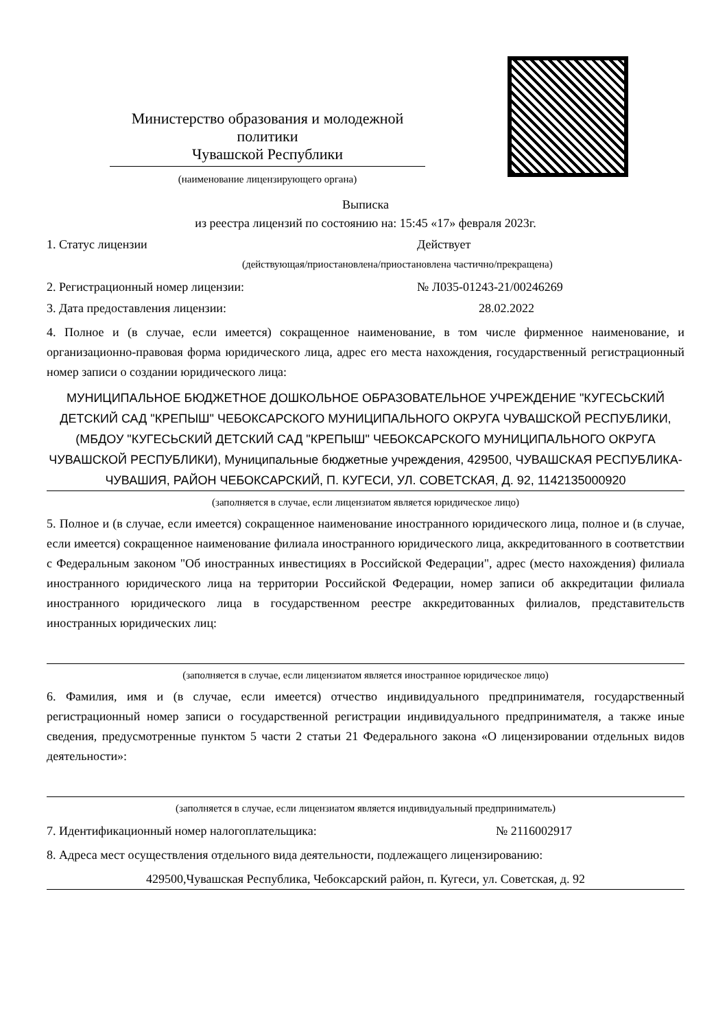Министерство образования и молодежной политики
Чувашской Республики
(наименование лицензирующего органа)
Выписка
из реестра лицензий по состоянию на: 15:45 «17» февраля 2023г.
1. Статус лицензии Действует
(действующая/приостановлена/приостановлена частично/прекращена)
2. Регистрационный номер лицензии: № Л035-01243-21/00246269
3. Дата предоставления лицензии: 28.02.2022
4. Полное и (в случае, если имеется) сокращенное наименование, в том числе фирменное наименование, и организационно-правовая форма юридического лица, адрес его места нахождения, государственный регистрационный номер записи о создании юридического лица:
МУНИЦИПАЛЬНОЕ БЮДЖЕТНОЕ ДОШКОЛЬНОЕ ОБРАЗОВАТЕЛЬНОЕ УЧРЕЖДЕНИЕ "КУГЕСЬСКИЙ ДЕТСКИЙ САД "КРЕПЫШ" ЧЕБОКСАРСКОГО МУНИЦИПАЛЬНОГО ОКРУГА ЧУВАШСКОЙ РЕСПУБЛИКИ, (МБДОУ "КУГЕСЬСКИЙ ДЕТСКИЙ САД "КРЕПЫШ" ЧЕБОКСАРСКОГО МУНИЦИПАЛЬНОГО ОКРУГА ЧУВАШСКОЙ РЕСПУБЛИКИ), Муниципальные бюджетные учреждения, 429500, ЧУВАШСКАЯ РЕСПУБЛИКА-ЧУВАШИЯ, РАЙОН ЧЕБОКСАРСКИЙ, П. КУГЕСИ, УЛ. СОВЕТСКАЯ, Д. 92, 1142135000920
(заполняется в случае, если лицензиатом является юридическое лицо)
5. Полное и (в случае, если имеется) сокращенное наименование иностранного юридического лица, полное и (в случае, если имеется) сокращенное наименование филиала иностранного юридического лица, аккредитованного в соответствии с Федеральным законом "Об иностранных инвестициях в Российской Федерации", адрес (место нахождения) филиала иностранного юридического лица на территории Российской Федерации, номер записи об аккредитации филиала иностранного юридического лица в государственном реестре аккредитованных филиалов, представительств иностранных юридических лиц:
(заполняется в случае, если лицензиатом является иностранное юридическое лицо)
6. Фамилия, имя и (в случае, если имеется) отчество индивидуального предпринимателя, государственный регистрационный номер записи о государственной регистрации индивидуального предпринимателя, а также иные сведения, предусмотренные пунктом 5 части 2 статьи 21 Федерального закона «О лицензировании отдельных видов деятельности»:
(заполняется в случае, если лицензиатом является индивидуальный предприниматель)
7. Идентификационный номер налогоплательщика: № 2116002917
8. Адреса мест осуществления отдельного вида деятельности, подлежащего лицензированию:
429500,Чувашская Республика, Чебоксарский район, п. Кугеси, ул. Советская, д. 92